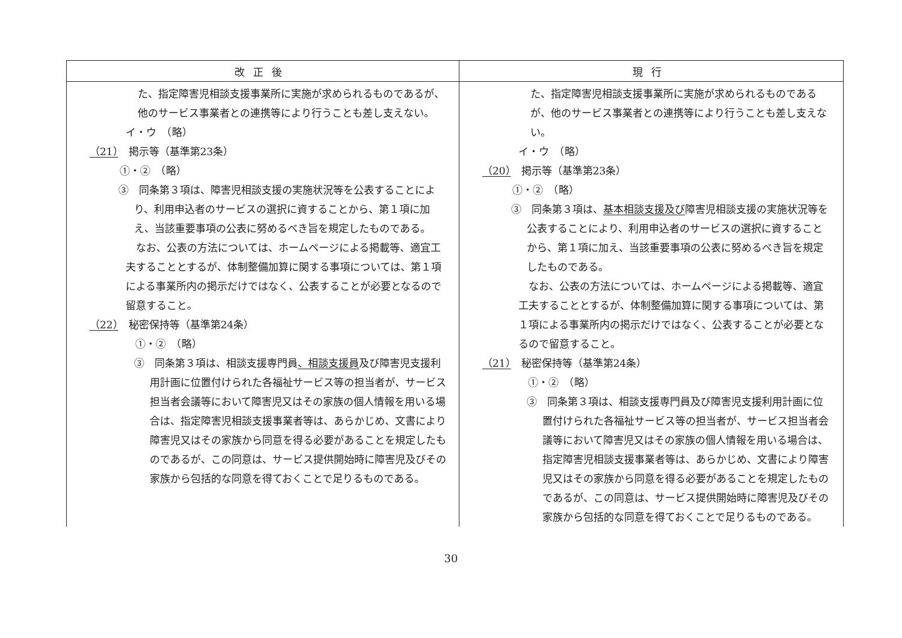| 改正後 | 現行 |
| --- | --- |
| た、指定障害児相談支援事業所に実施が求められるものであるが、他のサービス事業者との連携等により行うことも差し支えない。 イ・ウ （略） （21） 掲示等（基準第23条） ①・② （略） ③ 同条第３項は、障害児相談支援の実施状況等を公表することにより、利用申込者のサービスの選択に資することから、第１項に加え、当該重要事項の公表に努めるべき旨を規定したものである。 なお、公表の方法については、ホームページによる掲載等、適宜工夫することとするが、体制整備加算に関する事項については、第１項による事業所内の掲示だけではなく、公表することが必要となるので留意すること。 （22） 秘密保持等（基準第24条） ①・② （略） ③ 同条第３項は、相談支援専門員 、相談支援員 及び障害児支援利用計画に位置付けられた各福祉サービス等の担当者が、サービス担当者会議等において障害児又はその家族の個人情報を用いる場合は、指定障害児相談支援事業者等は、あらかじめ、文書により障害児又はその家族から同意を得る必要があることを規定したものであるが、この同意は、サービス提供開始時に障害児及びその家族から包括的な同意を得ておくことで足りるものである。 | た、指定障害児相談支援事業所に実施が求められるものであるが、他のサービス事業者との連携等により行うことも差し支えない。 イ・ウ （略） （20） 掲示等（基準第23条） ①・② （略） ③ 同条第３項は、 基本相談支援及び 障害児相談支援の実施状況等を公表することにより、利用申込者のサービスの選択に資することから、第１項に加え、当該重要事項の公表に努めるべき旨を規定したものである。 なお、公表の方法については、ホームページによる掲載等、適宜工夫することとするが、体制整備加算に関する事項については、第１項による事業所内の掲示だけではなく、公表することが必要となるので留意すること。 （21） 秘密保持等（基準第24条） ①・② （略） ③ 同条第３項は、相談支援専門員及び障害児支援利用計画に位置付けられた各福祉サービス等の担当者が、サービス担当者会議等において障害児又はその家族の個人情報を用いる場合は、指定障害児相談支援事業者等は、あらかじめ、文書により障害児又はその家族から同意を得る必要があることを規定したものであるが、この同意は、サービス提供開始時に障害児及びその家族から包括的な同意を得ておくことで足りるものである。 |
30